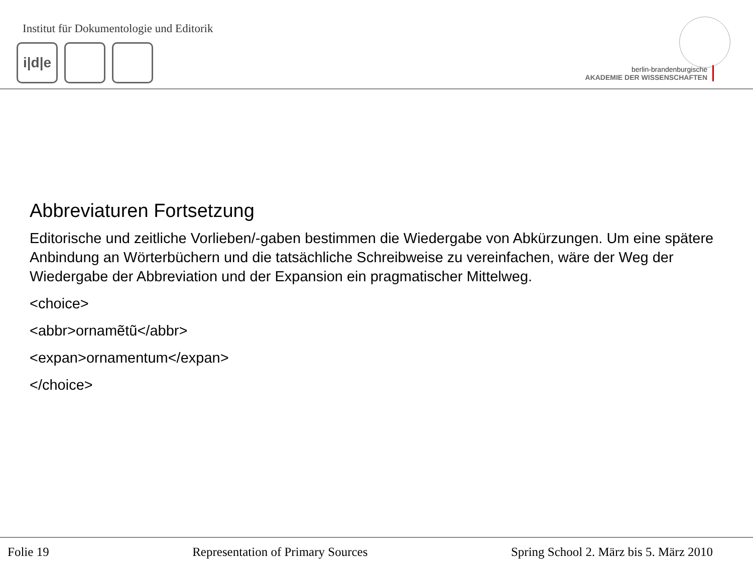Institut für Dokumentologie und Editorik
i|d|e
berlin-brandenburgische
AKADEMIE DER WISSENSCHAFTEN
Abbreviaturen Fortsetzung
Editorische und zeitliche Vorlieben/-gaben bestimmen die Wiedergabe von Abkürzungen. Um eine spätere Anbindung an Wörterbüchern und die tatsächliche Schreibweise zu vereinfachen, wäre der Weg der Wiedergabe der Abbreviation und der Expansion ein pragmatischer Mittelweg.
<choice>
<abbr>ornamẽtũ</abbr>
<expan>ornamentum</expan>
</choice>
Folie 19 Representation of Primary Sources Spring School 2. März bis 5. März 2010